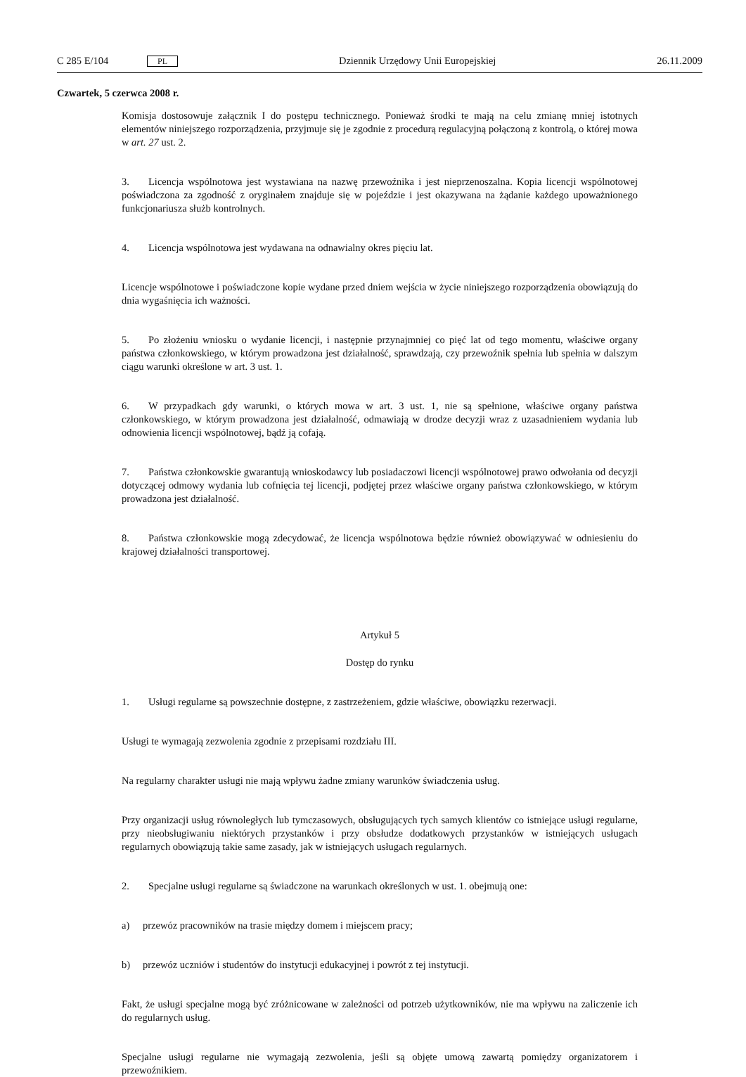C 285 E/104 PL Dziennik Urzędowy Unii Europejskiej 26.11.2009
Czwartek, 5 czerwca 2008 r.
Komisja dostosowuje załącznik I do postępu technicznego. Ponieważ środki te mają na celu zmianę mniej istotnych elementów niniejszego rozporządzenia, przyjmuje się je zgodnie z procedurą regulacyjną połączoną z kontrolą, o której mowa w art. 27 ust. 2.
3. Licencja wspólnotowa jest wystawiana na nazwę przewoźnika i jest nieprzenoszalna. Kopia licencji wspólnotowej poświadczona za zgodność z oryginałem znajduje się w pojeździe i jest okazywana na żądanie każdego upoważnionego funkcjonariusza służb kontrolnych.
4. Licencja wspólnotowa jest wydawana na odnawialny okres pięciu lat.
Licencje wspólnotowe i poświadczone kopie wydane przed dniem wejścia w życie niniejszego rozporządzenia obowiązują do dnia wygaśnięcia ich ważności.
5. Po złożeniu wniosku o wydanie licencji, i następnie przynajmniej co pięć lat od tego momentu, właściwe organy państwa członkowskiego, w którym prowadzona jest działalność, sprawdzają, czy przewoźnik spełnia lub spełnia w dalszym ciągu warunki określone w art. 3 ust. 1.
6. W przypadkach gdy warunki, o których mowa w art. 3 ust. 1, nie są spełnione, właściwe organy państwa członkowskiego, w którym prowadzona jest działalność, odmawiają w drodze decyzji wraz z uzasadnieniem wydania lub odnowienia licencji wspólnotowej, bądź ją cofają.
7. Państwa członkowskie gwarantują wnioskodawcy lub posiadaczowi licencji wspólnotowej prawo odwołania od decyzji dotyczącej odmowy wydania lub cofnięcia tej licencji, podjętej przez właściwe organy państwa członkowskiego, w którym prowadzona jest działalność.
8. Państwa członkowskie mogą zdecydować, że licencja wspólnotowa będzie również obowiązywać w odniesieniu do krajowej działalności transportowej.
Artykuł 5
Dostęp do rynku
1. Usługi regularne są powszechnie dostępne, z zastrzeżeniem, gdzie właściwe, obowiązku rezerwacji.
Usługi te wymagają zezwolenia zgodnie z przepisami rozdziału III.
Na regularny charakter usługi nie mają wpływu żadne zmiany warunków świadczenia usług.
Przy organizacji usług równoległych lub tymczasowych, obsługujących tych samych klientów co istniejące usługi regularne, przy nieobsługiwaniu niektórych przystanków i przy obsłudze dodatkowych przystanków w istniejących usługach regularnych obowiązują takie same zasady, jak w istniejących usługach regularnych.
2. Specjalne usługi regularne są świadczone na warunkach określonych w ust. 1. obejmują one:
a) przewóz pracowników na trasie między domem i miejscem pracy;
b) przewóz uczniów i studentów do instytucji edukacyjnej i powrót z tej instytucji.
Fakt, że usługi specjalne mogą być zróżnicowane w zależności od potrzeb użytkowników, nie ma wpływu na zaliczenie ich do regularnych usług.
Specjalne usługi regularne nie wymagają zezwolenia, jeśli są objęte umową zawartą pomiędzy organizatorem i przewoźnikiem.